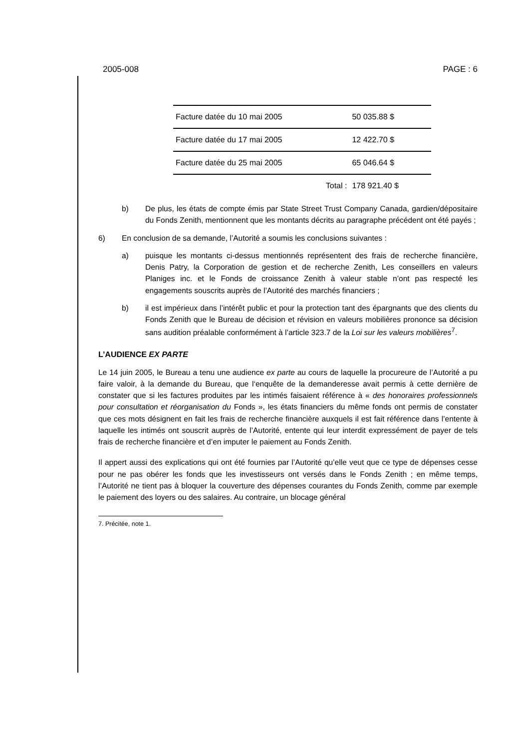2005-008 PAGE : 6
| Facture datée du 10 mai 2005 | 50 035.88 $ |
| Facture datée du 17 mai 2005 | 12 422.70 $ |
| Facture datée du 25 mai 2005 | 65 046.64 $ |
| Total : | 178 921.40 $ |
b) De plus, les états de compte émis par State Street Trust Company Canada, gardien/dépositaire du Fonds Zenith, mentionnent que les montants décrits au paragraphe précédent ont été payés ;
6) En conclusion de sa demande, l’Autorité a soumis les conclusions suivantes :
a) puisque les montants ci-dessus mentionnés représentent des frais de recherche financière, Denis Patry, la Corporation de gestion et de recherche Zenith, Les conseillers en valeurs Planiges inc. et le Fonds de croissance Zenith à valeur stable n’ont pas respecté les engagements souscrits auprès de l’Autorité des marchés financiers ;
b) il est impérieux dans l’intérêt public et pour la protection tant des épargnants que des clients du Fonds Zenith que le Bureau de décision et révision en valeurs mobilières prononce sa décision sans audition préalable conformément à l’article 323.7 de la Loi sur les valeurs mobilières<sup>7</sup>.
L’AUDIENCE EX PARTE
Le 14 juin 2005, le Bureau a tenu une audience ex parte au cours de laquelle la procureure de l’Autorité a pu faire valoir, à la demande du Bureau, que l‘enquête de la demanderesse avait permis à cette dernière de constater que si les factures produites par les intimés faisaient référence à « des honoraires professionnels pour consultation et réorganisation du Fonds », les états financiers du même fonds ont permis de constater que ces mots désignent en fait les frais de recherche financière auxquels il est fait référence dans l’entente à laquelle les intimés ont souscrit auprès de l’Autorité, entente qui leur interdit expressément de payer de tels frais de recherche financière et d’en imputer le paiement au Fonds Zenith.
Il appert aussi des explications qui ont été fournies par l’Autorité qu’elle veut que ce type de dépenses cesse pour ne pas obérer les fonds que les investisseurs ont versés dans le Fonds Zenith ; en même temps, l’Autorité ne tient pas à bloquer la couverture des dépenses courantes du Fonds Zenith, comme par exemple le paiement des loyers ou des salaires. Au contraire, un blocage général
7. Précitée, note 1.